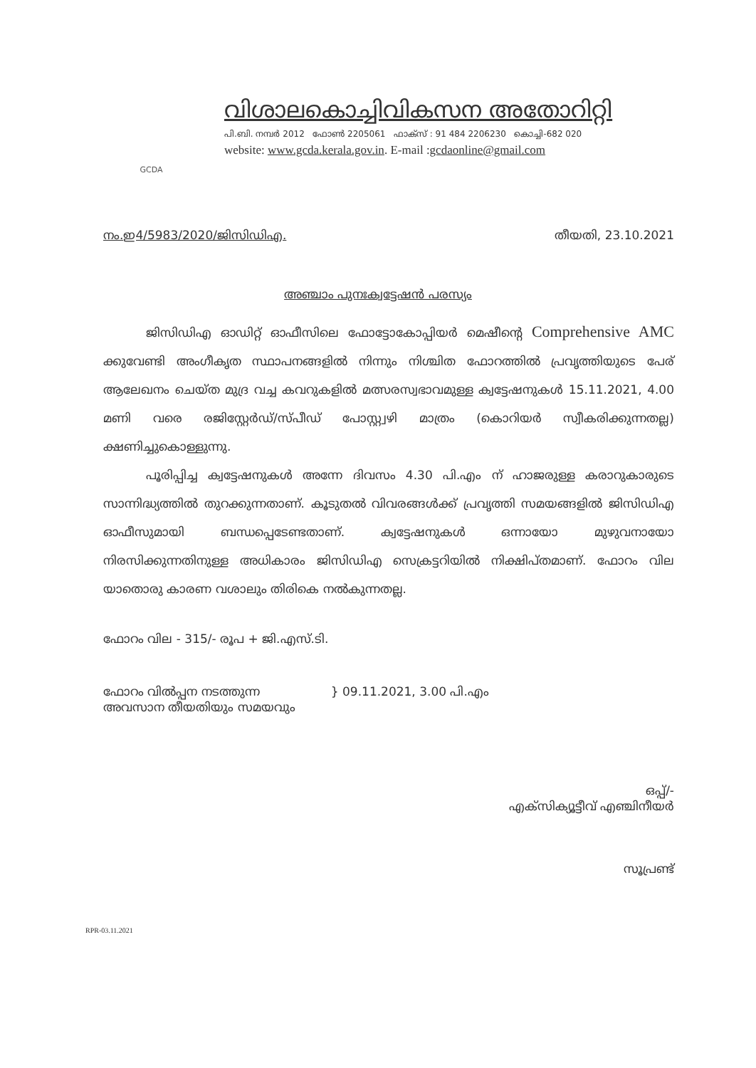GCDA
വിശാലകൊച്ചിവികസന അതോറിറ്റി
പി.ബി. നമ്പർ 2012 ഫോൺ 2205061 ഫാക്സ് : 91 484 2206230 കൊച്ചി-682 020
website: www.gcda.kerala.gov.in. E-mail :gcdaonline@gmail.com
നം.ഇ4/5983/2020/ജിസിഡിഎ. തീയതി, 23.10.2021
അഞ്ചാം പുനഃക്വട്ടേഷൻ പരസ്യം
ജിസിഡിഎ ഓഡിറ്റ് ഓഫീസിലെ ഫോട്ടോകോപ്പിയർ മെഷീന്റെ Comprehensive AMC ക്കുവേണ്ടി അംഗീകൃത സ്ഥാപനങ്ങളിൽ നിന്നും നിശ്ചിത ഫോറത്തിൽ പ്രവൃത്തിയുടെ പേര് ആലേഖനം ചെയ്ത മുദ്ര വച്ച കവറുകളിൽ മത്സരസ്വഭാവമുള്ള ക്വട്ടേഷനുകൾ 15.11.2021, 4.00 മണി വരെ രജിസ്റ്റേർഡ്/സ്പീഡ് പോസ്റ്റ്വഴി മാത്രം (കൊറിയർ സ്വീകരിക്കുന്നതല്ല) ക്ഷണിച്ചുകൊള്ളുന്നു.
പൂരിപ്പിച്ച ക്വട്ടേഷനുകൾ അന്നേ ദിവസം 4.30 പി.എം ന് ഹാജരുള്ള കരാറുകാരുടെ സാന്നിദ്ധ്യത്തിൽ തുറക്കുന്നതാണ്. കൂടുതൽ വിവരങ്ങൾക്ക് പ്രവൃത്തി സമയങ്ങളിൽ ജിസിഡിഎ ഓഫീസുമായി ബന്ധപ്പെടേണ്ടതാണ്. ക്വട്ടേഷനുകൾ ഒന്നായോ മുഴുവനായോ നിരസിക്കുന്നതിനുള്ള അധികാരം ജിസിഡിഎ സെക്രട്ടറിയിൽ നിക്ഷിപ്തമാണ്. ഫോറം വില യാതൊരു കാരണ വശാലും തിരികെ നൽകുന്നതല്ല.
ഫോറം വില - 315/- രൂപ + ജി.എസ്.ടി.
ഫോറം വിൽപ്പന നടത്തുന്ന
അവസാന തീയതിയും സമയവും
} 09.11.2021, 3.00 പി.എം
ഒപ്പ്/-
എക്സിക്യൂട്ടീവ് എഞ്ചിനീയർ
സൂപ്രണ്ട്
RPR-03.11.2021